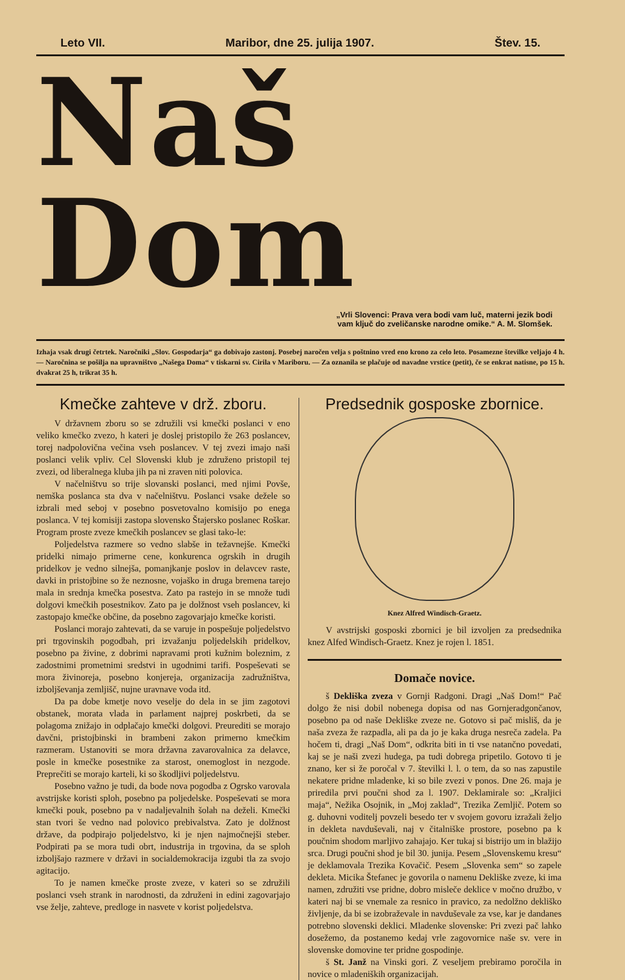Leto VII. Maribor, dne 25. julija 1907. Štev. 15.
Naš Dom
„Vrli Slovenci: Prava vera bodi vam luč, materni jezik bodi
vam ključ do zveličanske narodne omike.“ A. M. Slomšek.
Izhaja vsak drugi četrtek. Naročniki „Slov. Gospodarja“ ga dobivajo zastonj. Posebej naročen velja s poštnino vred eno krono za celo leto. Posamezne številke veljajo 4 h. — Naročnina se pošilja na upravništvo „Našega Doma“ v tiskarni sv. Cirila v Mariboru. — Za oznanila se plačuje od navadne vrstice (petit), če se enkrat natisne, po 15 h. dvakrat 25 h, trikrat 35 h.
Kmečke zahteve v drž. zboru.
V državnem zboru so se združili vsi kmečki poslanci v eno veliko kmečko zvezo, h kateri je doslej pristopilo že 263 poslancev, torej nadpolovična večina vseh poslancev. V tej zvezi imajo naši poslanci velik vpliv. Cel Slovenski klub je združeno pristopil tej zvezi, od liberalnega kluba jih pa ni zraven niti polovica.
V načelništvu so trije slovanski poslanci, med njimi Povše, nemška poslanca sta dva v načelništvu. Poslanci vsake dežele so izbrali med seboj v posebno posvetovalno komisijo po enega poslanca. V tej komisiji zastopa slovensko Štajersko poslanec Roškar. Program proste zveze kmečkih poslancev se glasi tako-le:
Poljedelstva razmere so vedno slabše in težavnejše. Kmečki pridelki nimajo primerne cene, konkurenca ogrskih in drugih pridelkov je vedno silnejša, pomanjkanje poslov in delavcev raste, davki in pristojbine so že neznosne, vojaško in druga bremena tarejo mala in srednja kmečka posestva. Zato pa rastejo in se množe tudi dolgovi kmečkih posestnikov. Zato pa je dolžnost vseh poslancev, ki zastopajo kmečke občine, da posebno zagovarjajo kmečke koristi.
Poslanci morajo zahtevati, da se varuje in pospešuje poljedelstvo pri trgovinskih pogodbah, pri izvažanju poljedelskih pridelkov, posebno pa živine, z dobrimi napravami proti kužnim boleznim, z zadostnimi prometnimi sredstvi in ugodnimi tarifi. Pospeševati se mora živinoreja, posebno konjereja, organizacija zadružništva, izboljševanja zemljišč, nujne uravnave voda itd.
Da pa dobe kmetje novo veselje do dela in se jim zagotovi obstanek, morata vlada in parlament najprej poskrbeti, da se polagoma znižajo in odplačajo kmečki dolgovi. Preurediti se morajo davčni, pristojbinski in brambeni zakon primerno kmečkim razmeram. Ustanoviti se mora državna zavarovalnica za delavce, posle in kmečke posestnike za starost, onemoglost in nezgode. Preprečiti se morajo karteli, ki so škodljivi poljedelstvu.
Posebno važno je tudi, da bode nova pogodba z Ogrsko varovala avstrijske koristi sploh, posebno pa poljedelske. Pospeševati se mora kmečki pouk, posebno pa v nadaljevalnih šolah na deželi. Kmečki stan tvori še vedno nad polovico prebivalstva. Zato je dolžnost države, da podpirajo poljedelstvo, ki je njen najmočnejši steber. Podpirati pa se mora tudi obrt, industrija in trgovina, da se sploh izboljšajo razmere v državi in socialdemokracija izgubi tla za svojo agitacijo.
To je namen kmečke proste zveze, v kateri so se združili poslanci vseh strank in narodnosti, da združeni in edini zagovarjajo vse želje, zahteve, predloge in nasvete v korist poljedelstva.
Predsednik gosposke zbornice.
Knez Alfred Windisch-Graetz.
V avstrijski gosposki zbornici je bil izvoljen za predsednika knez Alfed Windisch-Graetz. Knez je rojen l. 1851.
Domače novice.
š Dekliška zveza v Gornji Radgoni. Dragi „Naš Dom!“ Pač dolgo že nisi dobil nobenega dopisa od nas Gornjeradgončanov, posebno pa od naše Dekliške zveze ne. Gotovo si pač misliš, da je naša zveza že razpadla, ali pa da jo je kaka druga nesreča zadela. Pa hočem ti, dragi „Naš Dom“, odkrita biti in ti vse natančno povedati, kaj se je naši zvezi hudega, pa tudi dobrega pripetilo. Gotovo ti je znano, ker si že poročal v 7. številki l. l. o tem, da so nas zapustile nekatere pridne mladenke, ki so bile zvezi v ponos. Dne 26. maja je priredila prvi poučni shod za l. 1907. Deklamirale so: „Kraljici maja“, Nežika Osojnik, in „Moj zaklad“, Trezika Zemljič. Potem so g. duhovni voditelj povzeli besedo ter v svojem govoru izražali željo in dekleta navduševali, naj v čitalniške prostore, posebno pa k poučnim shodom marljivo zahajajo. Ker tukaj si bistrijo um in blažijo srca. Drugi poučni shod je bil 30. junija. Pesem „Slovenskemu kresu“ je deklamovala Trezika Kovačič. Pesem „Slovenka sem“ so zapele dekleta. Micika Štefanec je govorila o namenu Dekliške zveze, ki ima namen, združiti vse pridne, dobro misleče deklice v močno družbo, v kateri naj bi se vnemale za resnico in pravico, za nedolžno dekliško življenje, da bi se izobraževale in navduševale za vse, kar je dandanes potrebno slovenski deklici. Mladenke slovenske: Pri zvezi pač lahko dosežemo, da postanemo kedaj vrle zagovornice naše sv. vere in slovenske domovine ter pridne gospodinje.
š St. Janž na Vinski gori. Z veseljem prebiramo poročila in novice o mladeniških organizacijah.